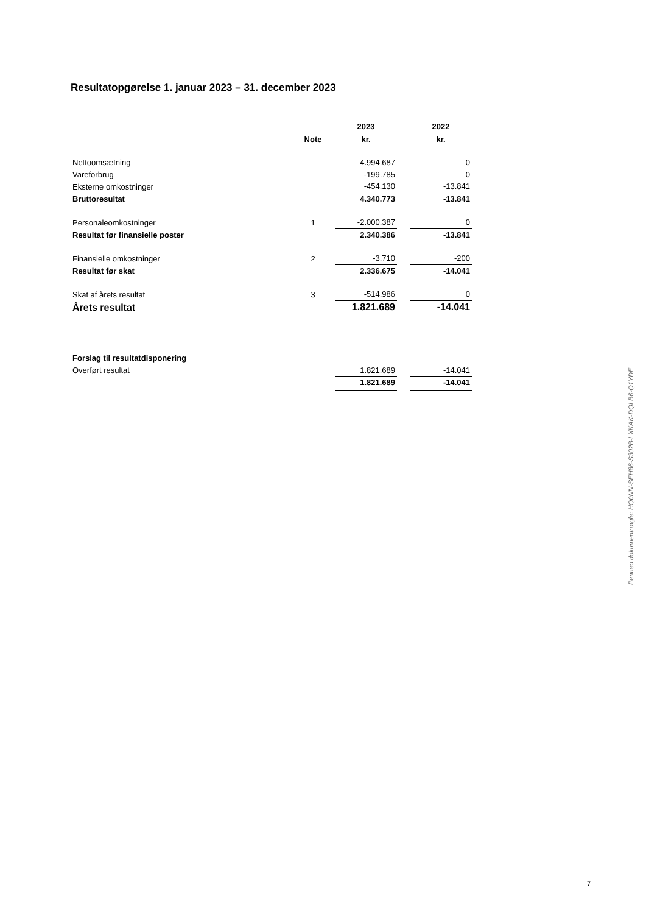Resultatopgørelse 1. januar 2023 – 31. december 2023
| | | 2023 | | 2022 |
| --- | --- | --- | --- | --- |
| | Note | kr. | | kr. |
| Nettoomsætning | | 4.994.687 | | 0 |
| Vareforbrug | | -199.785 | | 0 |
| Eksterne omkostninger | | -454.130 | | -13.841 |
| Bruttoresultat | | 4.340.773 | | -13.841 |
| Personaleomkostninger | 1 | -2.000.387 | | 0 |
| Resultat før finansielle poster | | 2.340.386 | | -13.841 |
| Finansielle omkostninger | 2 | -3.710 | | -200 |
| Resultat før skat | | 2.336.675 | | -14.041 |
| Skat af årets resultat | 3 | -514.986 | | 0 |
| Årets resultat | | 1.821.689 | | -14.041 |
| Forslag til resultatdisponering | | | | |
| Overført resultat | | 1.821.689 | | -14.041 |
| | | 1.821.689 | | -14.041 |
Penneo dokumentnøgle: HQ0NN-SEH86-S302B-LXKAK-DQLB6-Q1YDE
7